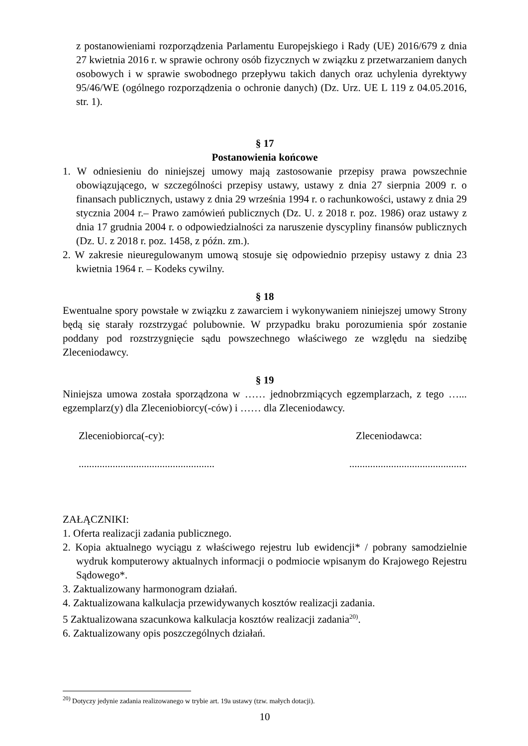z postanowieniami rozporządzenia Parlamentu Europejskiego i Rady (UE) 2016/679 z dnia 27 kwietnia 2016 r. w sprawie ochrony osób fizycznych w związku z przetwarzaniem danych osobowych i w sprawie swobodnego przepływu takich danych oraz uchylenia dyrektywy 95/46/WE (ogólnego rozporządzenia o ochronie danych) (Dz. Urz. UE L 119 z 04.05.2016, str. 1).
§ 17
Postanowienia końcowe
1. W odniesieniu do niniejszej umowy mają zastosowanie przepisy prawa powszechnie obowiązującego, w szczególności przepisy ustawy, ustawy z dnia 27 sierpnia 2009 r. o finansach publicznych, ustawy z dnia 29 września 1994 r. o rachunkowości, ustawy z dnia 29 stycznia 2004 r.– Prawo zamówień publicznych (Dz. U. z 2018 r. poz. 1986) oraz ustawy z dnia 17 grudnia 2004 r. o odpowiedzialności za naruszenie dyscypliny finansów publicznych (Dz. U. z 2018 r. poz. 1458, z późn. zm.).
2. W zakresie nieuregulowanym umową stosuje się odpowiednio przepisy ustawy z dnia 23 kwietnia 1964 r. – Kodeks cywilny.
§ 18
Ewentualne spory powstałe w związku z zawarciem i wykonywaniem niniejszej umowy Strony będą się starały rozstrzygać polubownie. W przypadku braku porozumienia spór zostanie poddany pod rozstrzygnięcie sądu powszechnego właściwego ze względu na siedzibę Zleceniodawcy.
§ 19
Niniejsza umowa została sporządzona w …… jednobrzmiących egzemplarzach, z tego …... egzemplarz(y) dla Zleceniobiorcy(-ców) i …… dla Zleceniodawcy.
Zleceniobiorca(-cy): Zleceniodawca:
.................................................................................................
ZAŁĄCZNIKI:
1. Oferta realizacji zadania publicznego.
2. Kopia aktualnego wyciągu z właściwego rejestru lub ewidencji* / pobrany samodzielnie wydruk komputerowy aktualnych informacji o podmiocie wpisanym do Krajowego Rejestru Sądowego*.
3. Zaktualizowany harmonogram działań.
4. Zaktualizowana kalkulacja przewidywanych kosztów realizacji zadania.
5 Zaktualizowana szacunkowa kalkulacja kosztów realizacji zadania<sup>20)</sup>.
6. Zaktualizowany opis poszczególnych działań.
<sup>20)</sup> Dotyczy jedynie zadania realizowanego w trybie art. 19a ustawy (tzw. małych dotacji).
10